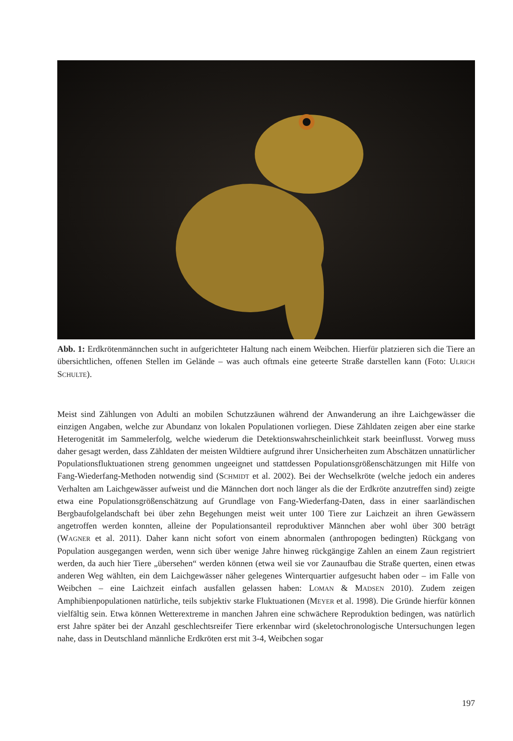Abb. 1: Erdkrötenmännchen sucht in aufgerichteter Haltung nach einem Weibchen. Hierfür platzieren sich die Tiere an übersichtlichen, offenen Stellen im Gelände – was auch oftmals eine geteerte Straße darstellen kann (Foto: ULRICH SCHULTE).
Meist sind Zählungen von Adulti an mobilen Schutzzäunen während der Anwanderung an ihre Laichgewässer die einzigen Angaben, welche zur Abundanz von lokalen Populationen vorliegen. Diese Zähldaten zeigen aber eine starke Heterogenität im Sammelerfolg, welche wiederum die Detektionswahrscheinlichkeit stark beeinflusst. Vorweg muss daher gesagt werden, dass Zähldaten der meisten Wildtiere aufgrund ihrer Unsicherheiten zum Abschätzen unnatürlicher Populationsfluktuationen streng genommen ungeeignet und stattdessen Populationsgrößenschätzungen mit Hilfe von Fang-Wiederfang-Methoden notwendig sind (SCHMIDT et al. 2002). Bei der Wechselkröte (welche jedoch ein anderes Verhalten am Laichgewässer aufweist und die Männchen dort noch länger als die der Erdkröte anzutreffen sind) zeigte etwa eine Populationsgrößenschätzung auf Grundlage von Fang-Wiederfang-Daten, dass in einer saarländischen Bergbaufolgelandschaft bei über zehn Begehungen meist weit unter 100 Tiere zur Laichzeit an ihren Gewässern angetroffen werden konnten, alleine der Populationsanteil reproduktiver Männchen aber wohl über 300 beträgt (WAGNER et al. 2011). Daher kann nicht sofort von einem abnormalen (anthropogen bedingten) Rückgang von Population ausgegangen werden, wenn sich über wenige Jahre hinweg rückgängige Zahlen an einem Zaun registriert werden, da auch hier Tiere „übersehen“ werden können (etwa weil sie vor Zaunaufbau die Straße querten, einen etwas anderen Weg wählten, ein dem Laichgewässer näher gelegenes Winterquartier aufgesucht haben oder – im Falle von Weibchen – eine Laichzeit einfach ausfallen gelassen haben: LOMAN & MADSEN 2010). Zudem zeigen Amphibienpopulationen natürliche, teils subjektiv starke Fluktuationen (MEYER et al. 1998). Die Gründe hierfür können vielfältig sein. Etwa können Wetterextreme in manchen Jahren eine schwächere Reproduktion bedingen, was natürlich erst Jahre später bei der Anzahl geschlechtsreifer Tiere erkennbar wird (skeletochronologische Untersuchungen legen nahe, dass in Deutschland männliche Erdkröten erst mit 3-4, Weibchen sogar
197